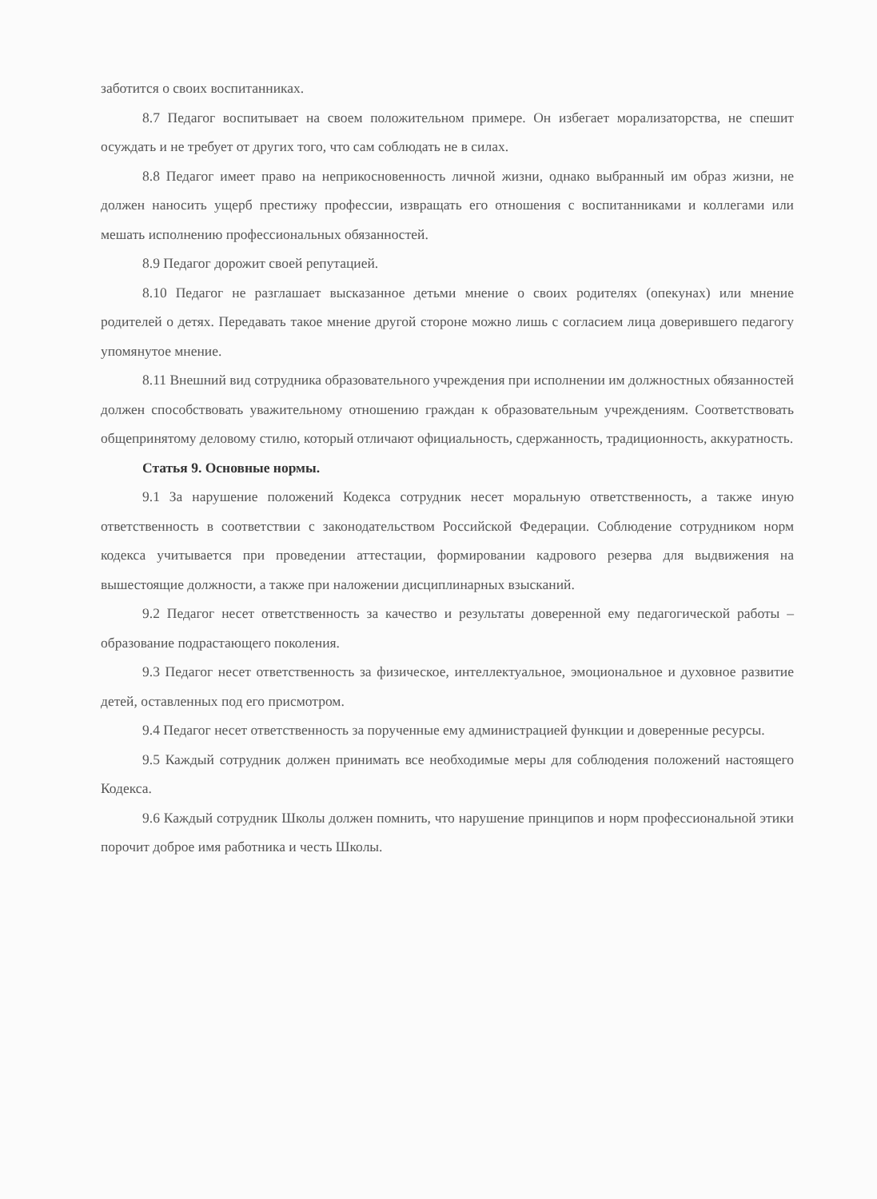заботится о своих воспитанниках.
8.7 Педагог воспитывает на своем положительном примере. Он избегает морализаторства, не спешит осуждать и не требует от других того, что сам соблюдать не в силах.
8.8 Педагог имеет право на неприкосновенность личной жизни, однако выбранный им образ жизни, не должен наносить ущерб престижу профессии, извращать его отношения с воспитанниками и коллегами или мешать исполнению профессиональных обязанностей.
8.9 Педагог дорожит своей репутацией.
8.10 Педагог не разглашает высказанное детьми мнение о своих родителях (опекунах) или мнение родителей о детях. Передавать такое мнение другой стороне можно лишь с согласием лица доверившего педагогу упомянутое мнение.
8.11 Внешний вид сотрудника образовательного учреждения при исполнении им должностных обязанностей должен способствовать уважительному отношению граждан к образовательным учреждениям. Соответствовать общепринятому деловому стилю, который отличают официальность, сдержанность, традиционность, аккуратность.
Статья 9. Основные нормы.
9.1 За нарушение положений Кодекса сотрудник несет моральную ответственность, а также иную ответственность в соответствии с законодательством Российской Федерации. Соблюдение сотрудником норм кодекса учитывается при проведении аттестации, формировании кадрового резерва для выдвижения на вышестоящие должности, а также при наложении дисциплинарных взысканий.
9.2 Педагог несет ответственность за качество и результаты доверенной ему педагогической работы – образование подрастающего поколения.
9.3 Педагог несет ответственность за физическое, интеллектуальное, эмоциональное и духовное развитие детей, оставленных под его присмотром.
9.4 Педагог несет ответственность за порученные ему администрацией функции и доверенные ресурсы.
9.5 Каждый сотрудник должен принимать все необходимые меры для соблюдения положений настоящего Кодекса.
9.6 Каждый сотрудник Школы должен помнить, что нарушение принципов и норм профессиональной этики порочит доброе имя работника и честь Школы.